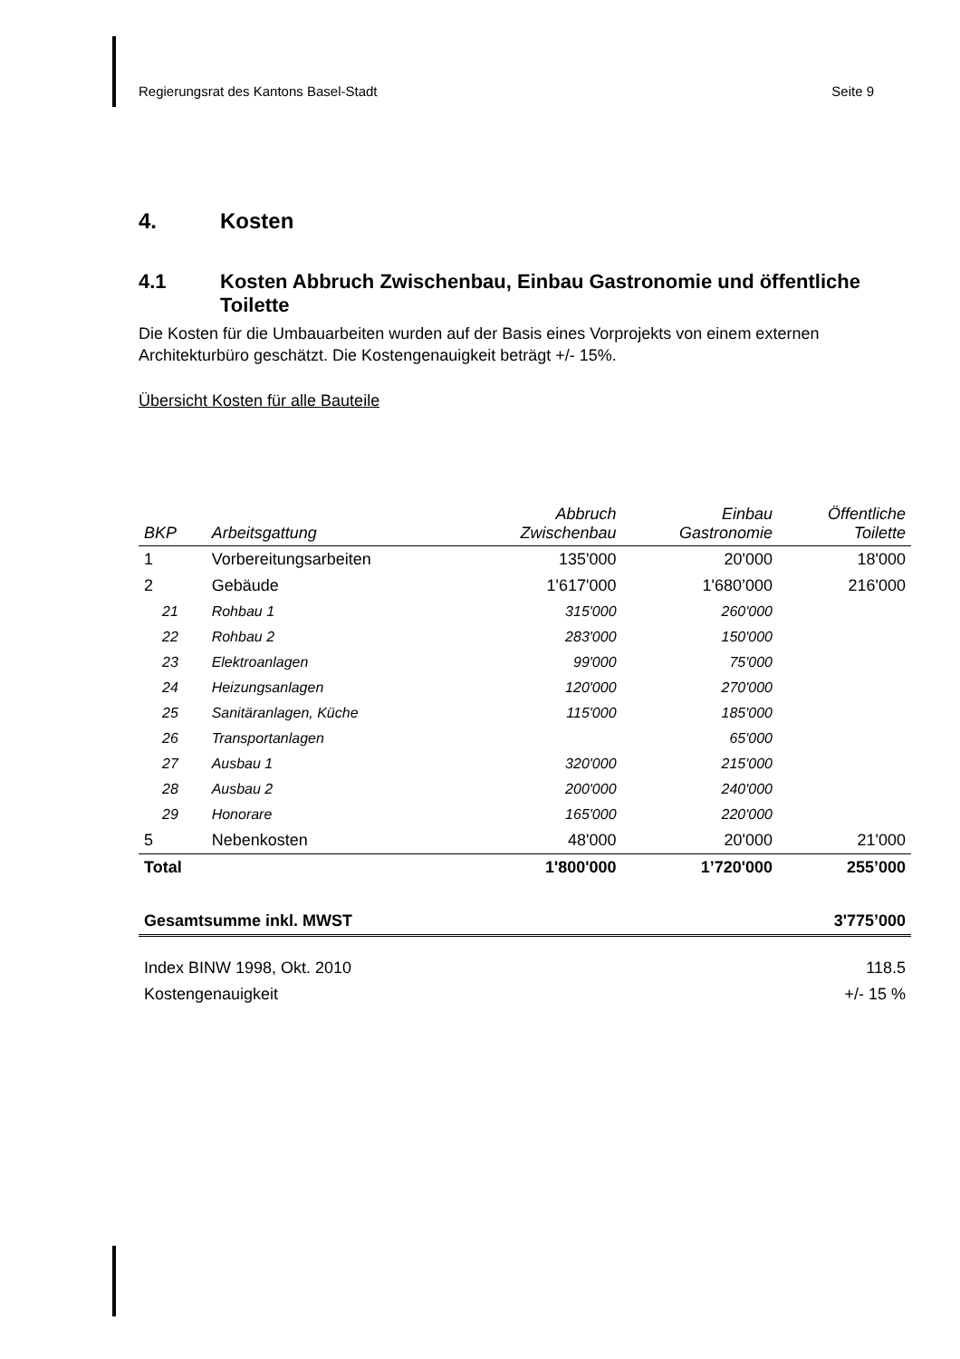Regierungsrat des Kantons Basel-Stadt Seite 9
4. Kosten
4.1 Kosten Abbruch Zwischenbau, Einbau Gastronomie und öffentliche Toilette
Die Kosten für die Umbauarbeiten wurden auf der Basis eines Vorprojekts von einem externen Architekturbüro geschätzt. Die Kostengenauigkeit beträgt +/- 15%.
Übersicht Kosten für alle Bauteile
| BKP | Arbeitsgattung | Abbruch Zwischenbau | Einbau Gastronomie | Öffentliche Toilette |
| --- | --- | --- | --- | --- |
| 1 | Vorbereitungsarbeiten | 135'000 | 20'000 | 18'000 |
| 2 | Gebäude | 1'617'000 | 1'680’000 | 216'000 |
| 21 | Rohbau 1 | 315'000 | 260'000 | |
| 22 | Rohbau 2 | 283'000 | 150'000 | |
| 23 | Elektroanlagen | 99'000 | 75'000 | |
| 24 | Heizungsanlagen | 120'000 | 270'000 | |
| 25 | Sanitäranlagen, Küche | 115'000 | 185'000 | |
| 26 | Transportanlagen | | 65'000 | |
| 27 | Ausbau 1 | 320'000 | 215'000 | |
| 28 | Ausbau 2 | 200'000 | 240'000 | |
| 29 | Honorare | 165'000 | 220'000 | |
| 5 | Nebenkosten | 48'000 | 20'000 | 21'000 |
| Total | | 1'800'000 | 1’720'000 | 255’000 |
| Gesamtsumme inkl. MWST | | | | 3'775’000 |
| Index BINW 1998, Okt. 2010 | | | | 118.5 |
| Kostengenauigkeit | | | | +/- 15 % |